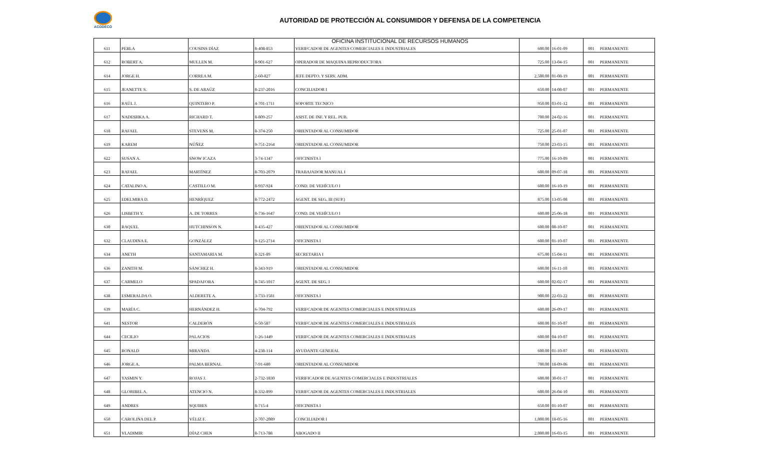ACODECO
AUTORIDAD DE PROTECCIÓN AL CONSUMIDOR Y DEFENSA DE LA COMPETENCIA
OFICINA INSTITUCIONAL DE RECURSOS HUMANOS
| 611 | PERLA | COUSINS DÍAZ | 8-408-853 | VERIFCADOR DE AGENTES COMERCIALES E INDUSTRIALES | 600.00 | 16-01-09 | 001 | PERMANENTE |
| 612 | ROBERT A. | MULLEN M. | 8-901-627 | OPERADOR DE MAQUINA REPRODUCTORA | 725.00 | 13-04-15 | 001 | PERMANENTE |
| 614 | JORGE H. | CORREA M. | 2-60-827 | JEFE DEPTO. Y SERV. ADM. | 2,500.00 | 01-08-19 | 001 | PERMANENTE |
| 615 | JEANETTE S. | S. DE ARAÚZ | 8-237-2016 | CONCILIADOR I | 650.00 | 14-08-07 | 001 | PERMANENTE |
| 616 | RAÚL J. | QUINTERO P. | 4-701-1711 | SOPORTE TECNICO | 950.00 | 03-01-12 | 001 | PERMANENTE |
| 617 | NADESHKA A. | RICHARD T. | 8-809-257 | ASIST. DE INF. Y REL. PUB. | 700.00 | 24-02-16 | 001 | PERMANENTE |
| 618 | RAFAEL | STEVENS M. | 8-374-250 | ORIENTADOR AL CONSUMIDOR | 725.00 | 25-01-07 | 001 | PERMANENTE |
| 619 | KAREM | NÚÑEZ | 9-751-2164 | ORIENTADOR AL CONSUMIDOR | 750.00 | 23-03-15 | 001 | PERMANENTE |
| 622 | SUSAN A. | SNOW ICAZA | 3-74-1347 | OFICINISTA I | 775.00 | 16-10-09 | 001 | PERMANENTE |
| 623 | RAFAEL | MARTÍNEZ | 8-703-2079 | TRABAJADOR MANUAL I | 600.00 | 09-07-18 | 001 | PERMANENTE |
| 624 | CATALINO A. | CASTILLO M. | 8-937-924 | COND. DE VEHÍCULO I | 600.00 | 16-10-19 | 001 | PERMANENTE |
| 625 | EDELMIRA D. | HENRÍQUEZ | 8-772-2472 | AGENT. DE SEG. III (SUP.) | 875.00 | 13-05-08 | 001 | PERMANENTE |
| 626 | LISBETH Y. | A. DE TORRES | 8-736-1647 | COND. DE VEHÍCULO I | 600.00 | 25-06-18 | 001 | PERMANENTE |
| 630 | RAQUEL | HUTCHINSON N. | 8-435-427 | ORIENTADOR AL CONSUMIDOR | 600.00 | 08-10-07 | 001 | PERMANENTE |
| 632 | CLAUDINA E. | GONZÁLEZ | 9-125-2714 | OFICINISTA I | 600.00 | 01-10-07 | 001 | PERMANENTE |
| 634 | ANETH | SANTAMARIA M. | 8-321-89 | SECRETARIA I | 675.00 | 15-04-11 | 001 | PERMANENTE |
| 636 | ZANITH M. | SÁNCHEZ H. | 8-343-919 | ORIENTADOR AL CONSUMIDOR | 600.00 | 16-11-10 | 001 | PERMANENTE |
| 637 | CARMELO | SPADAFORA | 8-745-1017 | AGENT. DE SEG. I | 600.00 | 02-02-17 | 001 | PERMANENTE |
| 638 | ESMERALDA O. | ALDERETE A. | 3-733-1581 | OFICINISTA I | 900.00 | 22-03-22 | 001 | PERMANENTE |
| 639 | MARÍA C. | HERNÁNDEZ H. | 6-704-792 | VERIFCADOR DE AGENTES COMERCIALES E INDUSTRIALES | 600.00 | 26-09-17 | 001 | PERMANENTE |
| 641 | NESTOR | CALDERÓN | 6-50-587 | VERIFCADOR DE AGENTES COMERCIALES E INDUSTRIALES | 600.00 | 01-10-07 | 001 | PERMANENTE |
| 644 | CECILIO | PALACIOS | 1-26-1449 | VERIFCADOR DE AGENTES COMERCIALES E INDUSTRIALES | 600.00 | 04-10-07 | 001 | PERMANENTE |
| 645 | RONALD | MIRANDA | 4-238-114 | AYUDANTE GENERAL | 600.00 | 01-10-07 | 001 | PERMANENTE |
| 646 | JORGE A. | PALMA BERNAL | 7-91-680 | ORIENTADOR AL CONSUMIDOR | 700.00 | 18-09-06 | 001 | PERMANENTE |
| 647 | YASMIN Y. | ROJAS J. | 2-732-1830 | VERIFICADOR DE AGENTES COMERCIALES E INDUSTRIALES | 600.00 | 30-01-17 | 001 | PERMANENTE |
| 648 | GLORIBEL A. | ATENCIO N. | 8-332-899 | VERIFCADOR DE AGENTES COMERCIALES E INDUSTRIALES | 600.00 | 26-04-10 | 001 | PERMANENTE |
| 649 | ANDRES | SQUIRES | 8-715-4 | OFICINISTA I | 650.00 | 01-10-07 | 001 | PERMANENTE |
| 650 | CAROLINA DEL P. | VÉLIZ F. | 2-707-2089 | CONCILIADOR I | 1,000.00 | 18-05-16 | 001 | PERMANENTE |
| 651 | VLADIMIR | DÍAZ CHEN | 8-713-788 | ABOGADO II | 2,000.00 | 16-03-15 | 001 | PERMANENTE |